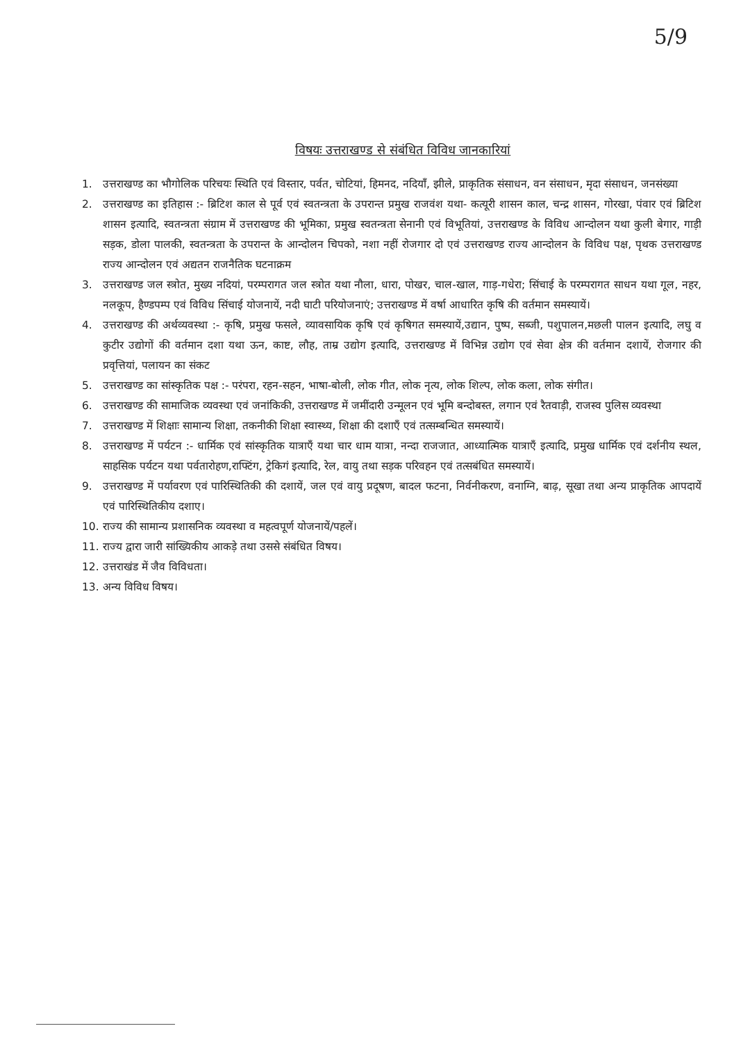5/9
विषयः उत्तराखण्ड से संबंधित विविध जानकारियां
1. उत्तराखण्ड का भौगोलिक परिचयः स्थिति एवं विस्तार, पर्वत, चोटियां, हिमनद, नदियाँ, झीले, प्राकृतिक संसाधन, वन संसाधन, मृदा संसाधन, जनसंख्या
2. उत्तराखण्ड का इतिहास :- ब्रिटिश काल से पूर्व एवं स्वतन्त्रता के उपरान्त प्रमुख राजवंश यथा- कत्यूरी शासन काल, चन्द्र शासन, गोरखा, पंवार एवं ब्रिटिश शासन इत्यादि, स्वतन्त्रता संग्राम में उत्तराखण्ड की भूमिका, प्रमुख स्वतन्त्रता सेनानी एवं विभूतियां, उत्तराखण्ड के विविध आन्दोलन यथा कुली बेगार, गाड़ी सड़क, डोला पालकी, स्वतन्त्रता के उपरान्त के आन्दोलन चिपको, नशा नहीं रोजगार दो एवं उत्तराखण्ड राज्य आन्दोलन के विविध पक्ष, पृथक उत्तराखण्ड राज्य आन्दोलन एवं अद्यतन राजनैतिक घटनाक्रम
3. उत्तराखण्ड जल स्त्रोत, मुख्य नदियां, परम्परागत जल स्त्रोत यथा नौला, धारा, पोखर, चाल-खाल, गाड़-गधेरा; सिंचाई के परम्परागत साधन यथा गूल, नहर, नलकूप, हैण्डपम्प एवं विविध सिंचाई योजनायें, नदी घाटी परियोजनाएं; उत्तराखण्ड में वर्षा आधारित कृषि की वर्तमान समस्यायें।
4. उत्तराखण्ड की अर्थव्यवस्था :- कृषि, प्रमुख फसले, व्यावसायिक कृषि एवं कृषिगत समस्यायें,उद्यान, पुष्प, सब्जी, पशुपालन,मछली पालन इत्यादि, लघु व कुटीर उद्योगों की वर्तमान दशा यथा ऊन, काष्ट, लौह, ताम्र उद्योग इत्यादि, उत्तराखण्ड में विभिन्न उद्योग एवं सेवा क्षेत्र की वर्तमान दशायें, रोजगार की प्रवृत्तियां, पलायन का संकट
5. उत्तराखण्ड का सांस्कृतिक पक्ष :- परंपरा, रहन-सहन, भाषा-बोली, लोक गीत, लोक नृत्य, लोक शिल्प, लोक कला, लोक संगीत।
6. उत्तराखण्ड की सामाजिक व्यवस्था एवं जनांकिकी, उत्तराखण्ड में जमींदारी उन्मूलन एवं भूमि बन्दोबस्त, लगान एवं रैतवाड़ी, राजस्व पुलिस व्यवस्था
7. उत्तराखण्ड में शिक्षाः सामान्य शिक्षा, तकनीकी शिक्षा स्वास्थ्य, शिक्षा की दशाएँ एवं तत्सम्बन्धित समस्यायें।
8. उत्तराखण्ड में पर्यटन :- धार्मिक एवं सांस्कृतिक यात्राएँ यथा चार धाम यात्रा, नन्दा राजजात, आध्यात्मिक यात्राएँ इत्यादि, प्रमुख धार्मिक एवं दर्शनीय स्थल, साहसिक पर्यटन यथा पर्वतारोहण,राफ्टिंग, ट्रेकिगं इत्यादि, रेल, वायु तथा सड़क परिवहन एवं तत्सबंधित समस्यायें।
9. उत्तराखण्ड में पर्यावरण एवं पारिस्थितिकी की दशायें, जल एवं वायु प्रदूषण, बादल फटना, निर्वनीकरण, वनाग्नि, बाढ़, सूखा तथा अन्य प्राकृतिक आपदायें एवं पारिस्थितिकीय दशाए।
10. राज्य की सामान्य प्रशासनिक व्यवस्था व महत्वपूर्ण योजनायें/पहलें।
11. राज्य द्वारा जारी सांख्यिकीय आकड़े तथा उससे संबंधित विषय।
12. उत्तराखंड में जैव विविधता।
13. अन्य विविध विषय।